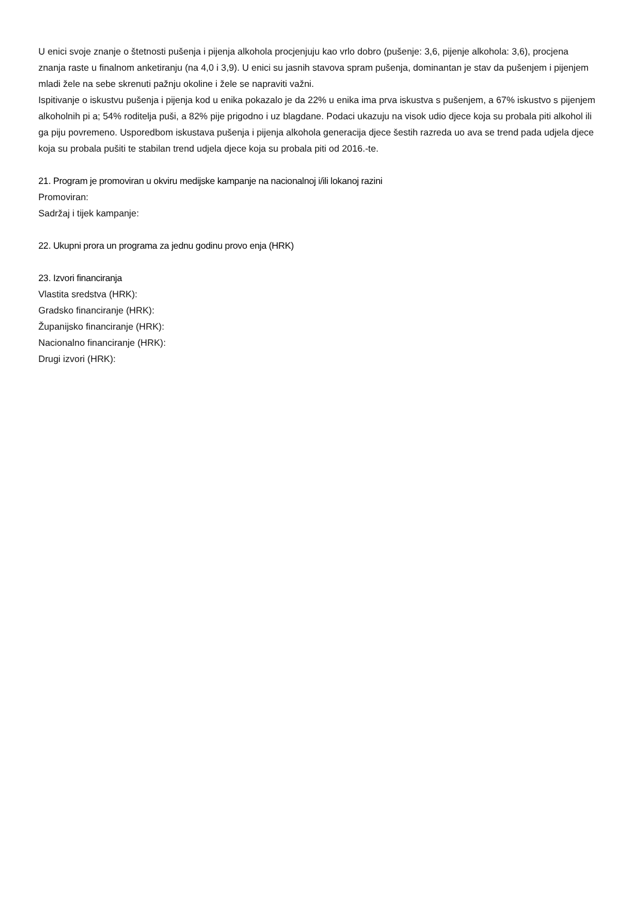U enici svoje znanje o štetnosti pušenja i pijenja alkohola procjenjuju kao vrlo dobro (pušenje: 3,6, pijenje alkohola: 3,6), procjena znanja raste u finalnom anketiranju (na 4,0 i 3,9). U enici su jasnih stavova spram pušenja, dominantan je stav da pušenjem i pijenjem mladi žele na sebe skrenuti pažnju okoline i žele se napraviti važni.
Ispitivanje o iskustvu pušenja i pijenja kod u enika pokazalo je da 22% u enika ima prva iskustva s pušenjem, a 67% iskustvo s pijenjem alkoholnih pi a; 54% roditelja puši, a 82% pije prigodno i uz blagdane. Podaci ukazuju na visok udio djece koja su probala piti alkohol ili ga piju povremeno. Usporedbom iskustava pušenja i pijenja alkohola generacija djece šestih razreda uo ava se trend pada udjela djece koja su probala pušiti te stabilan trend udjela djece koja su probala piti od 2016.-te.
21. Program je promoviran u okviru medijske kampanje na nacionalnoj i/ili lokanoj razini
Promoviran:
Sadržaj i tijek kampanje:
22. Ukupni prora un programa za jednu godinu provo enja (HRK)
23. Izvori financiranja
Vlastita sredstva (HRK):
Gradsko financiranje (HRK):
Županijsko financiranje (HRK):
Nacionalno financiranje (HRK):
Drugi izvori (HRK):